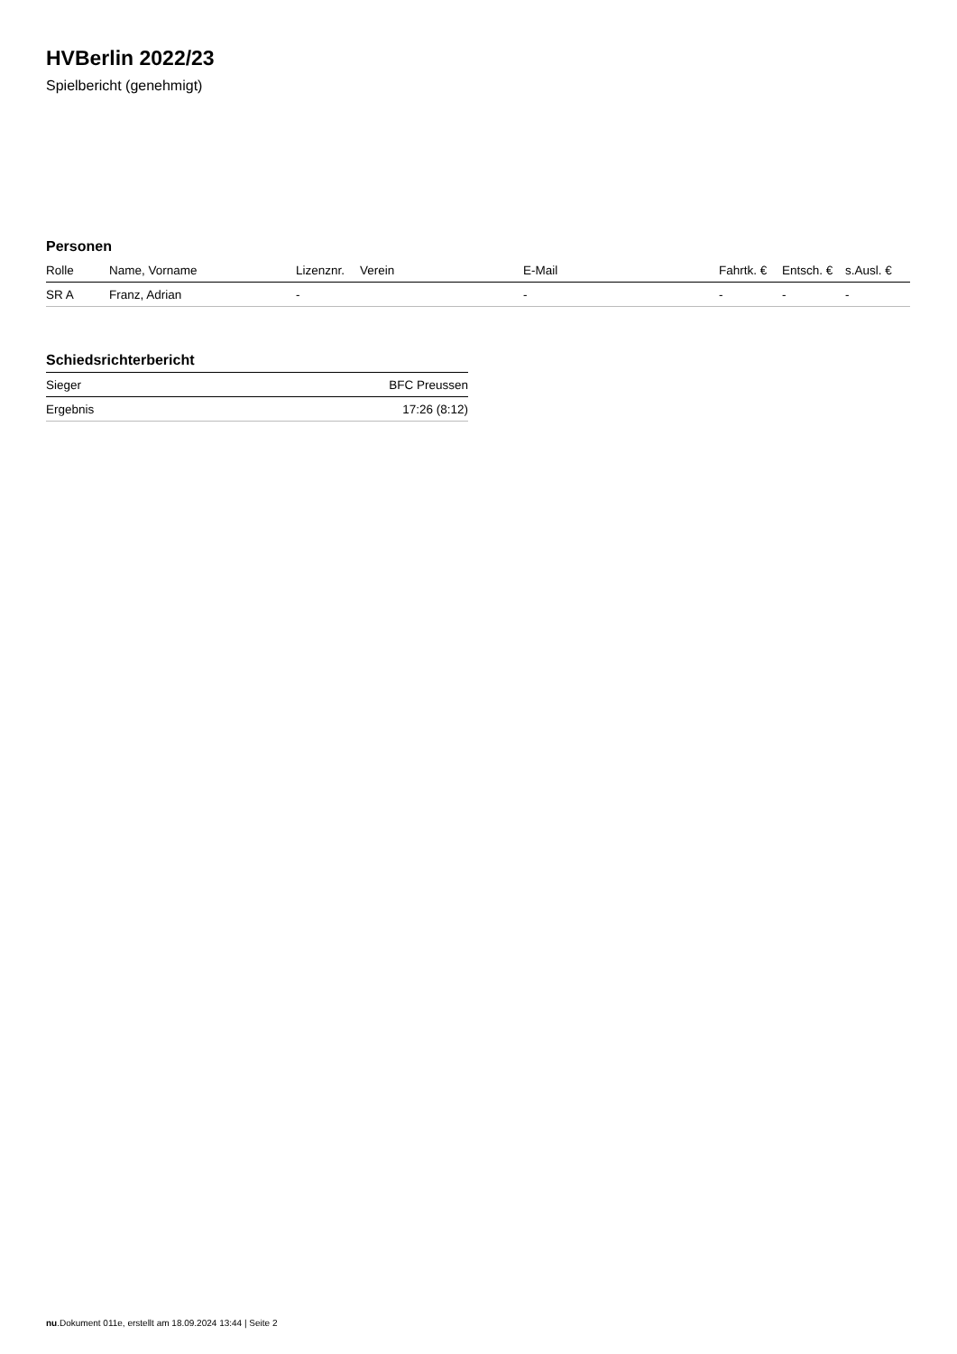HVBerlin 2022/23
Spielbericht (genehmigt)
Personen
| Rolle | Name, Vorname | Lizenznr. | Verein | E-Mail | Fahrtk. € | Entsch. € | s.Ausl. € |
| --- | --- | --- | --- | --- | --- | --- | --- |
| SR A | Franz, Adrian | - | | - | - | - | - |
Schiedsrichterbericht
| Sieger | BFC Preussen |
| Ergebnis | 17:26 (8:12) |
nu.Dokument 011e, erstellt am 18.09.2024 13:44 | Seite 2